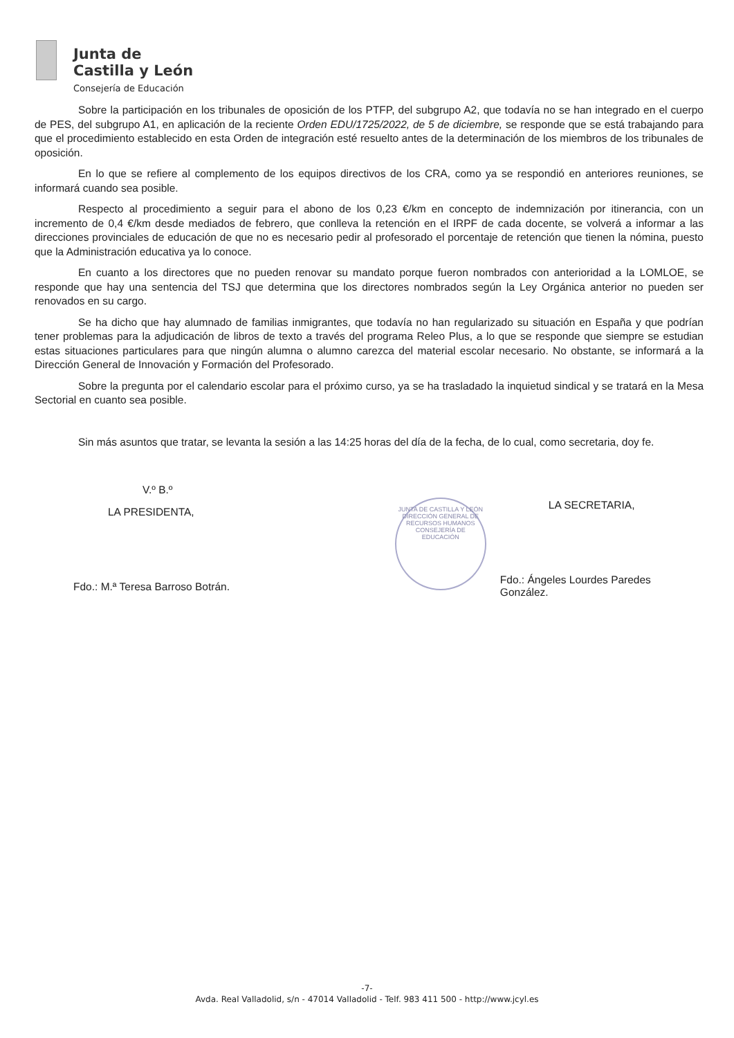Junta de
Castilla y León
Consejería de Educación
Sobre la participación en los tribunales de oposición de los PTFP, del subgrupo A2, que todavía no se han integrado en el cuerpo de PES, del subgrupo A1, en aplicación de la reciente Orden EDU/1725/2022, de 5 de diciembre, se responde que se está trabajando para que el procedimiento establecido en esta Orden de integración esté resuelto antes de la determinación de los miembros de los tribunales de oposición.
En lo que se refiere al complemento de los equipos directivos de los CRA, como ya se respondió en anteriores reuniones, se informará cuando sea posible.
Respecto al procedimiento a seguir para el abono de los 0,23 €/km en concepto de indemnización por itinerancia, con un incremento de 0,4 €/km desde mediados de febrero, que conlleva la retención en el IRPF de cada docente, se volverá a informar a las direcciones provinciales de educación de que no es necesario pedir al profesorado el porcentaje de retención que tienen la nómina, puesto que la Administración educativa ya lo conoce.
En cuanto a los directores que no pueden renovar su mandato porque fueron nombrados con anterioridad a la LOMLOE, se responde que hay una sentencia del TSJ que determina que los directores nombrados según la Ley Orgánica anterior no pueden ser renovados en su cargo.
Se ha dicho que hay alumnado de familias inmigrantes, que todavía no han regularizado su situación en España y que podrían tener problemas para la adjudicación de libros de texto a través del programa Releo Plus, a lo que se responde que siempre se estudian estas situaciones particulares para que ningún alumna o alumno carezca del material escolar necesario. No obstante, se informará a la Dirección General de Innovación y Formación del Profesorado.
Sobre la pregunta por el calendario escolar para el próximo curso, ya se ha trasladado la inquietud sindical y se tratará en la Mesa Sectorial en cuanto sea posible.
Sin más asuntos que tratar, se levanta la sesión a las 14:25 horas del día de la fecha, de lo cual, como secretaria, doy fe.
V.º B.º
LA PRESIDENTA,
Fdo.: M.ª Teresa Barroso Botrán.
JUNTA DE CASTILLA Y LEÓN
DIRECCIÓN GENERAL DE RECURSOS HUMANOS
CONSEJERÍA DE EDUCACIÓN
LA SECRETARIA,
Fdo.: Ángeles Lourdes Paredes González.
-7-
Avda. Real Valladolid, s/n - 47014 Valladolid - Telf. 983 411 500 - http://www.jcyl.es